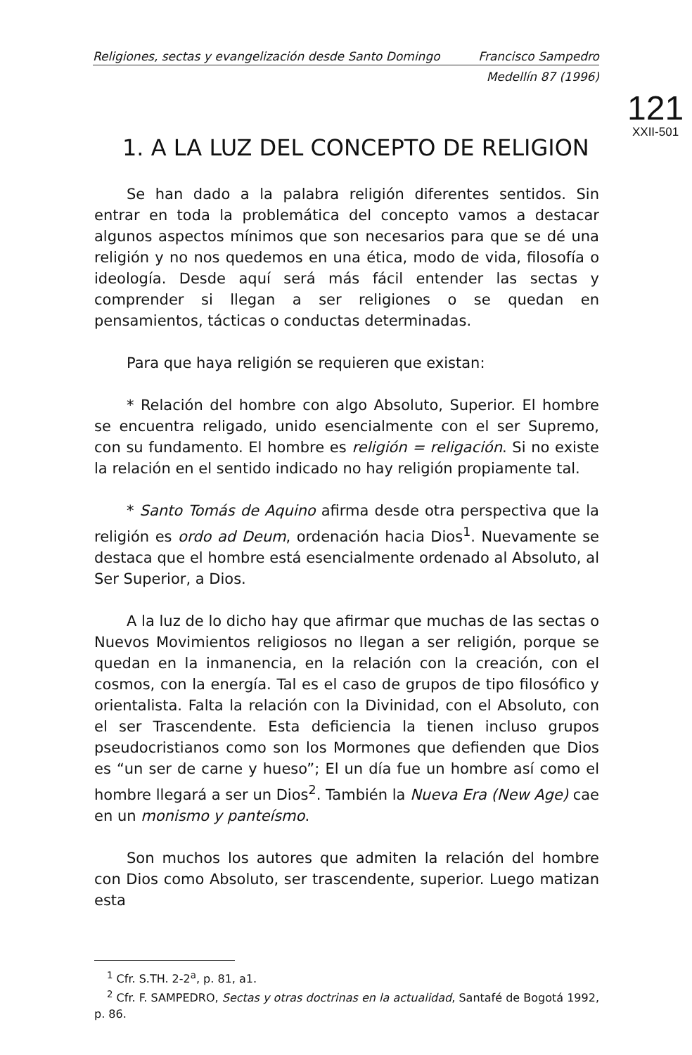Religiones, sectas y evangelización desde Santo Domingo Francisco Sampedro
Medellín 87 (1996)
121
XXII-501
1. A LA LUZ DEL CONCEPTO DE RELIGION
Se han dado a la palabra religión diferentes sentidos. Sin entrar en toda la problemática del concepto vamos a destacar algunos aspectos mínimos que son necesarios para que se dé una religión y no nos quedemos en una ética, modo de vida, filosofía o ideología. Desde aquí será más fácil entender las sectas y comprender si llegan a ser religiones o se quedan en pensamientos, tácticas o conductas determinadas.
Para que haya religión se requieren que existan:
* Relación del hombre con algo Absoluto, Superior. El hombre se encuentra religado, unido esencialmente con el ser Supremo, con su fundamento. El hombre es religión = religación. Si no existe la relación en el sentido indicado no hay religión propiamente tal.
* Santo Tomás de Aquino afirma desde otra perspectiva que la religión es ordo ad Deum, ordenación hacia Dios<sup>1</sup>. Nuevamente se destaca que el hombre está esencialmente ordenado al Absoluto, al Ser Superior, a Dios.
A la luz de lo dicho hay que afirmar que muchas de las sectas o Nuevos Movimientos religiosos no llegan a ser religión, porque se quedan en la inmanencia, en la relación con la creación, con el cosmos, con la energía. Tal es el caso de grupos de tipo filosófico y orientalista. Falta la relación con la Divinidad, con el Absoluto, con el ser Trascendente. Esta deficiencia la tienen incluso grupos pseudocristianos como son los Mormones que defienden que Dios es “un ser de carne y hueso”; El un día fue un hombre así como el hombre llegará a ser un Dios<sup>2</sup>. También la Nueva Era (New Age) cae en un monismo y panteísmo.
Son muchos los autores que admiten la relación del hombre con Dios como Absoluto, ser trascendente, superior. Luego matizan esta
<sup>1</sup> Cfr. S.TH. 2-2<sup>a</sup>, p. 81, a1.
<sup>2</sup> Cfr. F. SAMPEDRO, Sectas y otras doctrinas en la actualidad, Santafé de Bogotá 1992, p. 86.